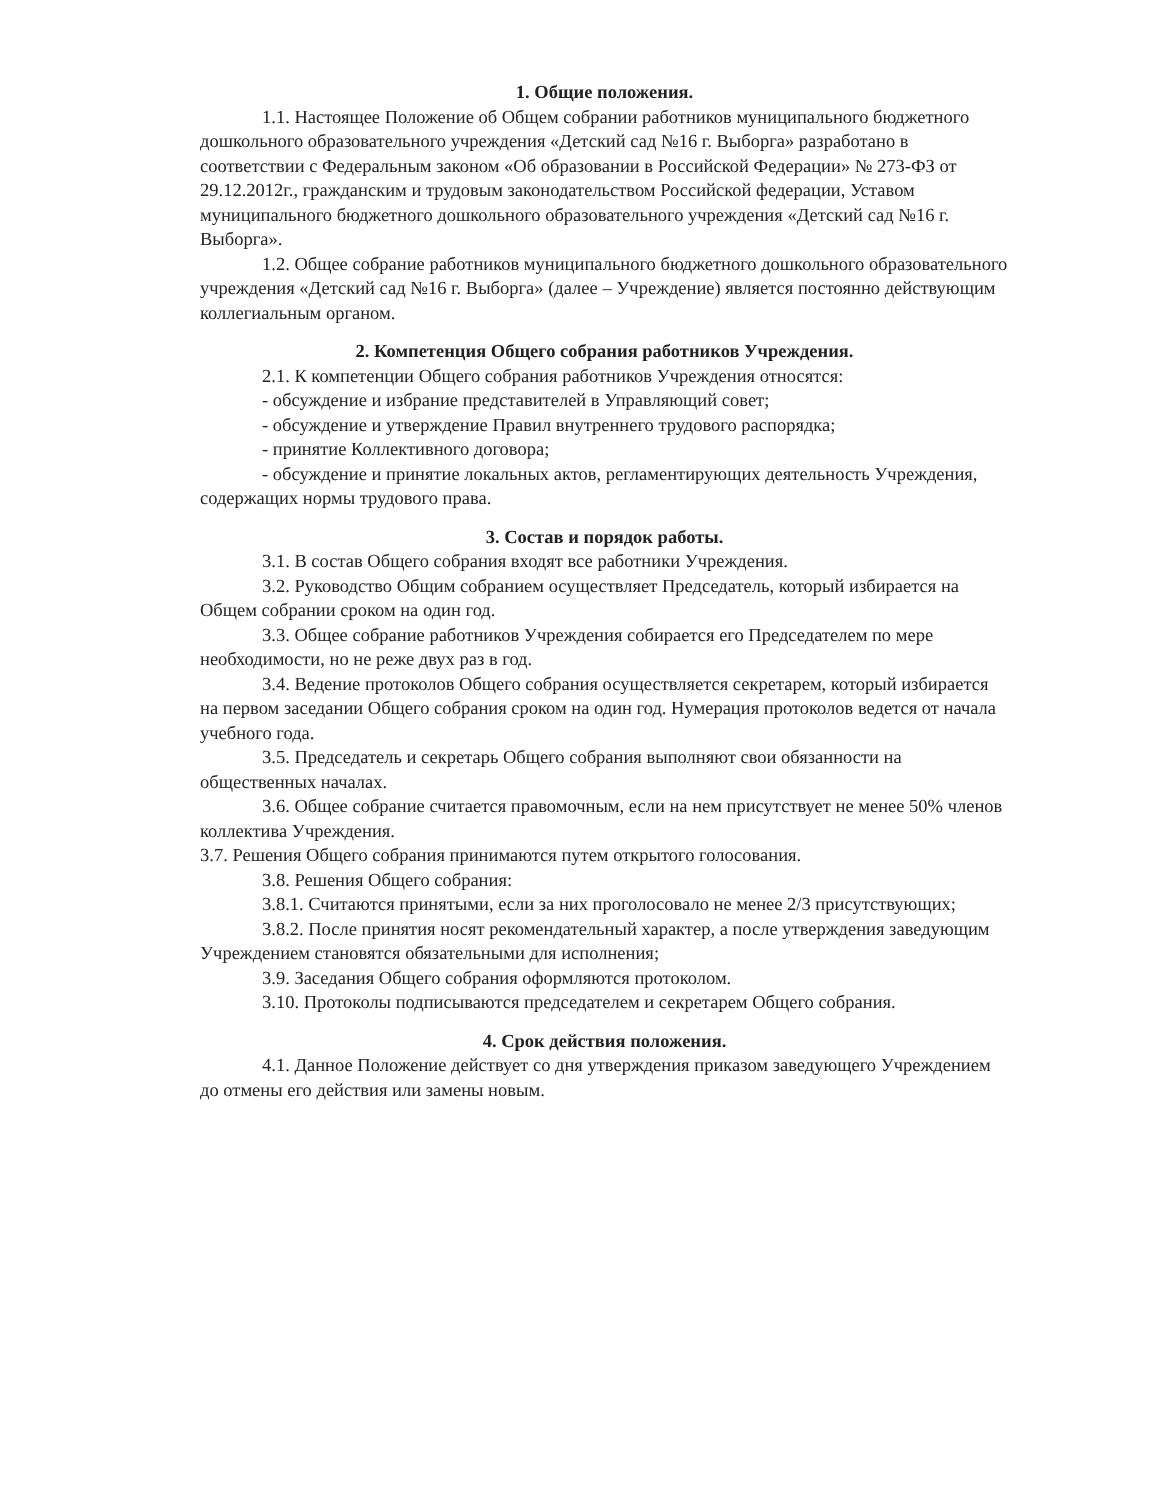1. Общие положения.
1.1. Настоящее Положение об Общем собрании работников муниципального бюджетного дошкольного образовательного учреждения «Детский сад №16 г. Выборга» разработано в соответствии с Федеральным законом «Об образовании в Российской Федерации» № 273-ФЗ от 29.12.2012г., гражданским и трудовым законодательством Российской федерации, Уставом муниципального бюджетного дошкольного образовательного учреждения «Детский сад №16 г. Выборга».
1.2. Общее собрание работников муниципального бюджетного дошкольного образовательного учреждения «Детский сад №16 г. Выборга» (далее – Учреждение) является постоянно действующим коллегиальным органом.
2. Компетенция Общего собрания работников Учреждения.
2.1. К компетенции Общего собрания работников Учреждения относятся:
- обсуждение и избрание представителей в Управляющий совет;
- обсуждение и утверждение Правил внутреннего трудового распорядка;
- принятие Коллективного договора;
- обсуждение и принятие локальных актов, регламентирующих деятельность Учреждения, содержащих нормы трудового права.
3. Состав и порядок работы.
3.1. В состав Общего собрания входят все работники Учреждения.
3.2. Руководство Общим собранием осуществляет Председатель, который избирается на Общем собрании сроком на один год.
3.3. Общее собрание работников Учреждения собирается его Председателем по мере необходимости, но не реже двух раз в год.
3.4. Ведение протоколов Общего собрания осуществляется секретарем, который избирается на первом заседании Общего собрания сроком на один год. Нумерация протоколов ведется от начала учебного года.
3.5. Председатель и секретарь Общего собрания выполняют свои обязанности на общественных началах.
3.6. Общее собрание считается правомочным, если на нем присутствует не менее 50% членов коллектива Учреждения.
3.7. Решения Общего собрания принимаются путем открытого голосования.
3.8. Решения Общего собрания:
3.8.1. Считаются принятыми, если за них проголосовало не менее 2/3 присутствующих;
3.8.2. После принятия носят рекомендательный характер, а после утверждения заведующим Учреждением становятся обязательными для исполнения;
3.9. Заседания Общего собрания оформляются протоколом.
3.10. Протоколы подписываются председателем и секретарем Общего собрания.
4. Срок действия положения.
4.1. Данное Положение действует со дня утверждения приказом заведующего Учреждением до отмены его действия или замены новым.